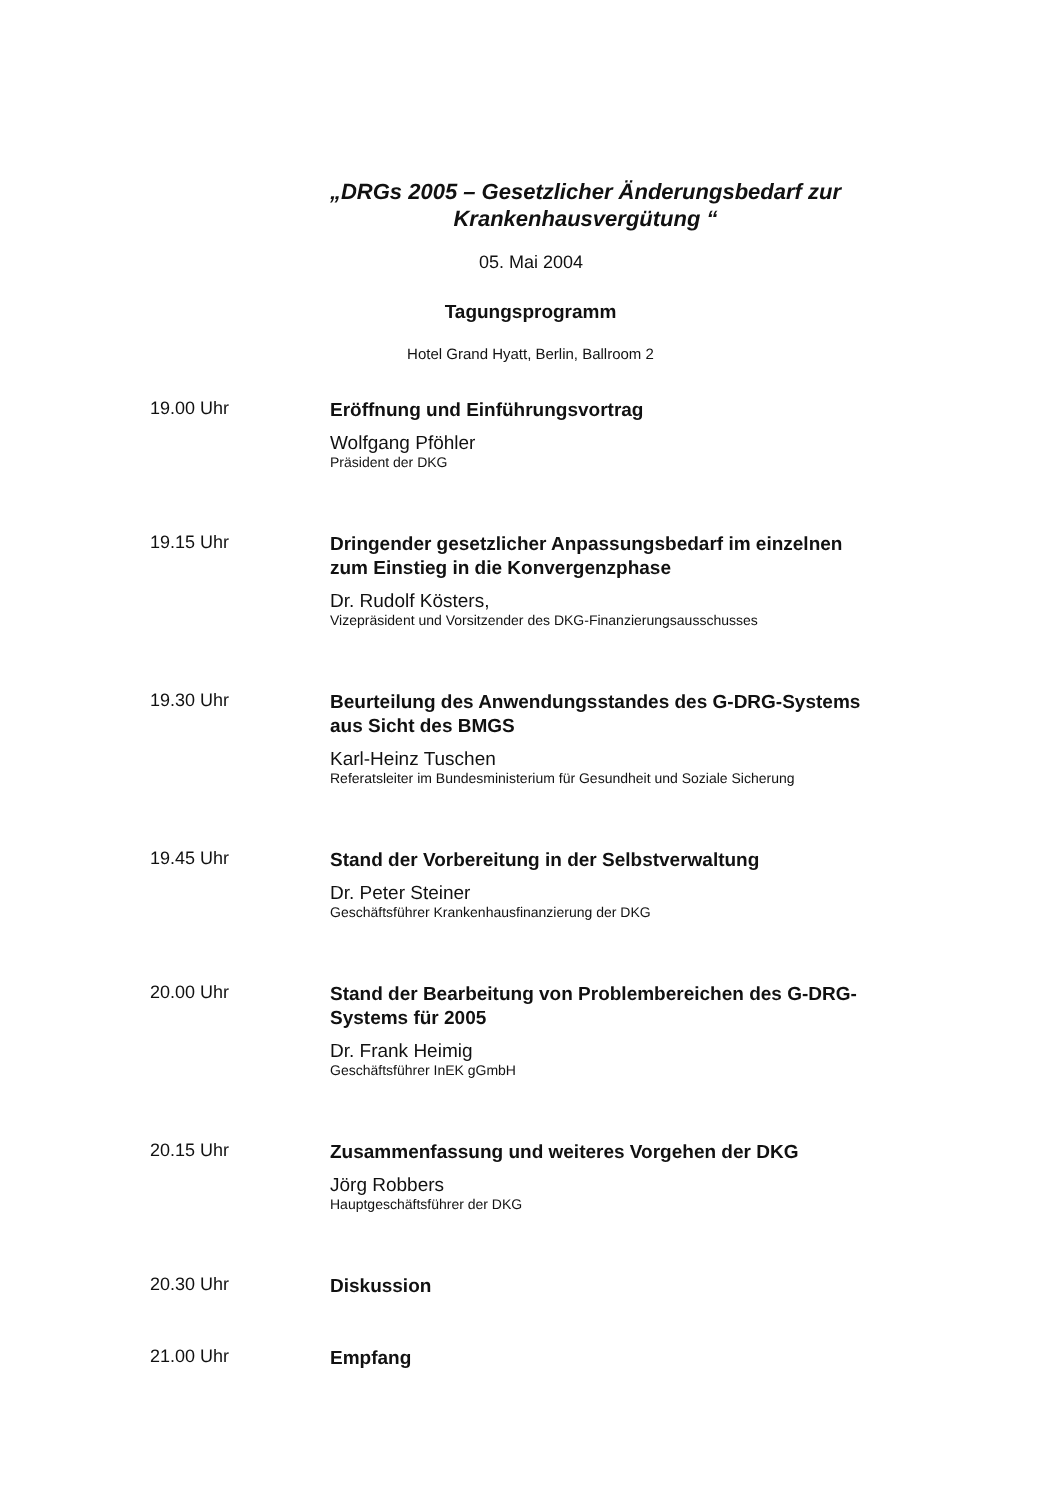„DRGs 2005 – Gesetzlicher Änderungsbedarf zur
Krankenhausvergütung “
05. Mai 2004
Tagungsprogramm
Hotel Grand Hyatt, Berlin, Ballroom 2
19.00 Uhr
Eröffnung und Einführungsvortrag
Wolfgang Pföhler
Präsident der DKG
19.15 Uhr
Dringender gesetzlicher Anpassungsbedarf im einzelnen
zum Einstieg in die Konvergenzphase
Dr. Rudolf Kösters,
Vizepräsident und Vorsitzender des DKG-Finanzierungsausschusses
19.30 Uhr
Beurteilung des Anwendungsstandes des G-DRG-Systems
aus Sicht des BMGS
Karl-Heinz Tuschen
Referatsleiter im Bundesministerium für Gesundheit und Soziale Sicherung
19.45 Uhr
Stand der Vorbereitung in der Selbstverwaltung
Dr. Peter Steiner
Geschäftsführer Krankenhausfinanzierung der DKG
20.00 Uhr
Stand der Bearbeitung von Problembereichen des G-DRG-
Systems für 2005
Dr. Frank Heimig
Geschäftsführer InEK gGmbH
20.15 Uhr
Zusammenfassung und weiteres Vorgehen der DKG
Jörg Robbers
Hauptgeschäftsführer der DKG
20.30 Uhr
Diskussion
21.00 Uhr
Empfang